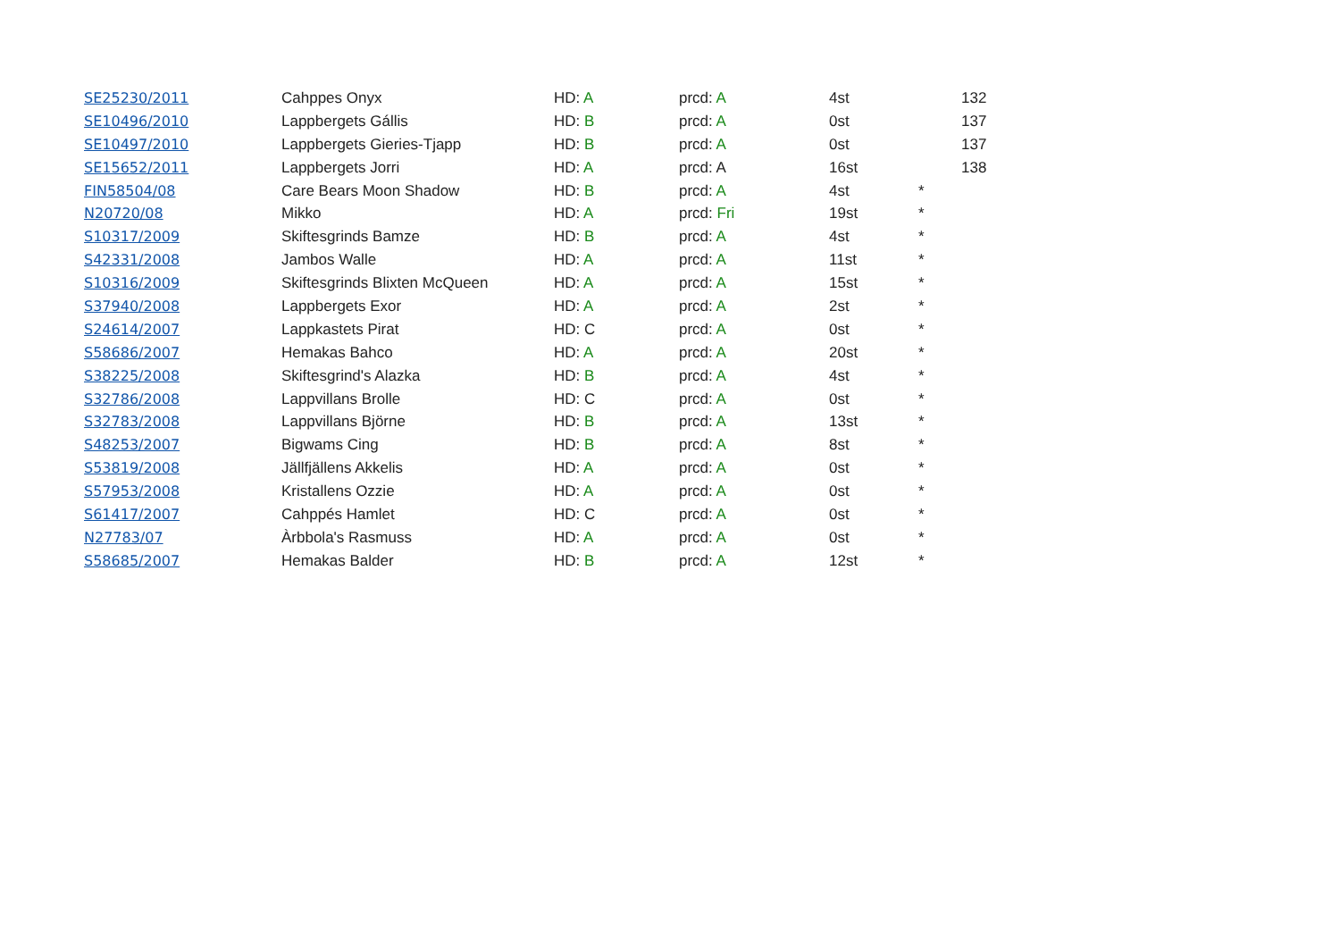| SE25230/2011 | Cahppes Onyx | HD: A | prcd: A | 4st | | 132 |
| SE10496/2010 | Lappbergets Gállis | HD: B | prcd: A | 0st | | 137 |
| SE10497/2010 | Lappbergets Gieries-Tjapp | HD: B | prcd: A | 0st | | 137 |
| SE15652/2011 | Lappbergets Jorri | HD: A | prcd: A | 16st | | 138 |
| FIN58504/08 | Care Bears Moon Shadow | HD: B | prcd: A | 4st | * | |
| N20720/08 | Mikko | HD: A | prcd: Fri | 19st | * | |
| S10317/2009 | Skiftesgrinds Bamze | HD: B | prcd: A | 4st | * | |
| S42331/2008 | Jambos Walle | HD: A | prcd: A | 11st | * | |
| S10316/2009 | Skiftesgrinds Blixten McQueen | HD: A | prcd: A | 15st | * | |
| S37940/2008 | Lappbergets Exor | HD: A | prcd: A | 2st | * | |
| S24614/2007 | Lappkastets Pirat | HD: C | prcd: A | 0st | * | |
| S58686/2007 | Hemakas Bahco | HD: A | prcd: A | 20st | * | |
| S38225/2008 | Skiftesgrind's Alazka | HD: B | prcd: A | 4st | * | |
| S32786/2008 | Lappvillans Brolle | HD: C | prcd: A | 0st | * | |
| S32783/2008 | Lappvillans Björne | HD: B | prcd: A | 13st | * | |
| S48253/2007 | Bigwams Cing | HD: B | prcd: A | 8st | * | |
| S53819/2008 | Jällfjällens Akkelis | HD: A | prcd: A | 0st | * | |
| S57953/2008 | Kristallens Ozzie | HD: A | prcd: A | 0st | * | |
| S61417/2007 | Cahppés Hamlet | HD: C | prcd: A | 0st | * | |
| N27783/07 | Àrbbola's Rasmuss | HD: A | prcd: A | 0st | * | |
| S58685/2007 | Hemakas Balder | HD: B | prcd: A | 12st | * | |